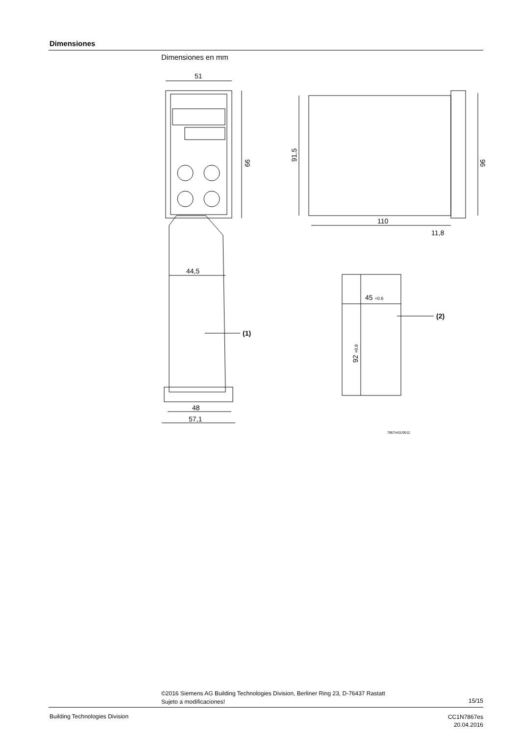Dimensiones
Dimensiones en mm
51
99
91,5
96
110
11,8
44,5
48
57,1
45 +0.6
92 +0.8
(1)
(2)
7867m01/0612
©2016 Siemens AG Building Technologies Division, Berliner Ring 23, D-76437 Rastatt
Sujeto a modificaciones!
15/15
Building Technologies Division
CC1N7867es
20.04.2016